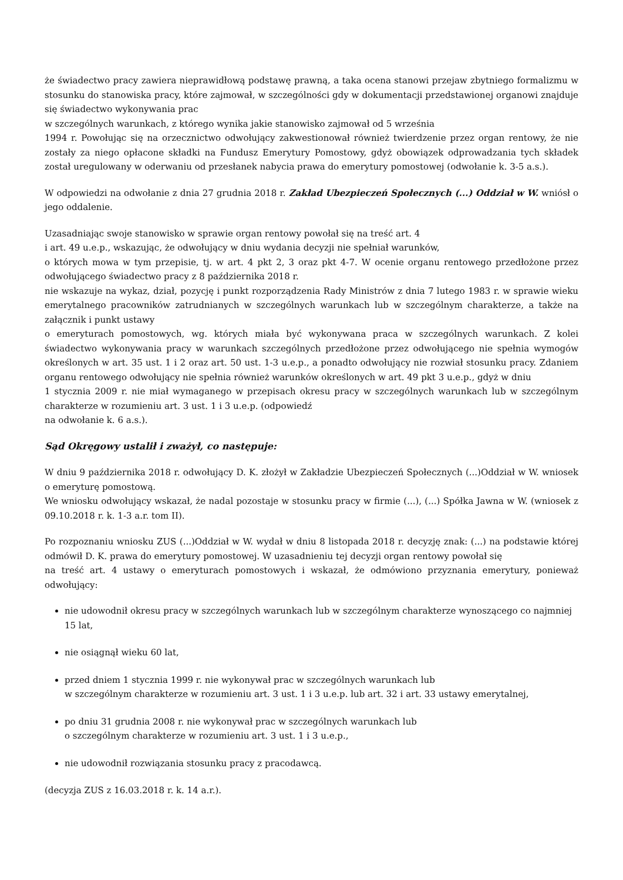że świadectwo pracy zawiera nieprawidłową podstawę prawną, a taka ocena stanowi przejaw zbytniego formalizmu w stosunku do stanowiska pracy, które zajmował, w szczególności gdy w dokumentacji przedstawionej organowi znajduje się świadectwo wykonywania prac
w szczególnych warunkach, z którego wynika jakie stanowisko zajmował od 5 września
1994 r. Powołując się na orzecznictwo odwołujący zakwestionował również twierdzenie przez organ rentowy, że nie zostały za niego opłacone składki na Fundusz Emerytury Pomostowy, gdyż obowiązek odprowadzania tych składek został uregulowany w oderwaniu od przesłanek nabycia prawa do emerytury pomostowej (odwołanie k. 3-5 a.s.).
W odpowiedzi na odwołanie z dnia 27 grudnia 2018 r. Zakład Ubezpieczeń Społecznych (...) Oddział w W. wniósł o jego oddalenie.
Uzasadniając swoje stanowisko w sprawie organ rentowy powołał się na treść art. 4
i art. 49 u.e.p., wskazując, że odwołujący w dniu wydania decyzji nie spełniał warunków,
o których mowa w tym przepisie, tj. w art. 4 pkt 2, 3 oraz pkt 4-7. W ocenie organu rentowego przedłożone przez odwołującego świadectwo pracy z 8 października 2018 r.
nie wskazuje na wykaz, dział, pozycję i punkt rozporządzenia Rady Ministrów z dnia 7 lutego 1983 r. w sprawie wieku emerytalnego pracowników zatrudnianych w szczególnych warunkach lub w szczególnym charakterze, a także na załącznik i punkt ustawy
o emeryturach pomostowych, wg. których miała być wykonywana praca w szczególnych warunkach. Z kolei świadectwo wykonywania pracy w warunkach szczególnych przedłożone przez odwołującego nie spełnia wymogów określonych w art. 35 ust. 1 i 2 oraz art. 50 ust. 1-3 u.e.p., a ponadto odwołujący nie rozwiał stosunku pracy. Zdaniem organu rentowego odwołujący nie spełnia również warunków określonych w art. 49 pkt 3 u.e.p., gdyż w dniu
1 stycznia 2009 r. nie miał wymaganego w przepisach okresu pracy w szczególnych warunkach lub w szczególnym charakterze w rozumieniu art. 3 ust. 1 i 3 u.e.p. (odpowiedź
na odwołanie k. 6 a.s.).
Sąd Okręgowy ustalił i zważył, co następuje:
W dniu 9 października 2018 r. odwołujący D. K. złożył w Zakładzie Ubezpieczeń Społecznych (...)Oddział w W. wniosek o emeryturę pomostową.
We wniosku odwołujący wskazał, że nadal pozostaje w stosunku pracy w firmie (...), (...) Spółka Jawna w W. (wniosek z 09.10.2018 r. k. 1-3 a.r. tom II).
Po rozpoznaniu wniosku ZUS (...)Oddział w W. wydał w dniu 8 listopada 2018 r. decyzję znak: (...) na podstawie której odmówił D. K. prawa do emerytury pomostowej. W uzasadnieniu tej decyzji organ rentowy powołał się
na treść art. 4 ustawy o emeryturach pomostowych i wskazał, że odmówiono przyznania emerytury, ponieważ odwołujący:
nie udowodnił okresu pracy w szczególnych warunkach lub w szczególnym charakterze wynoszącego co najmniej 15 lat,
nie osiągnął wieku 60 lat,
przed dniem 1 stycznia 1999 r. nie wykonywał prac w szczególnych warunkach lub
w szczególnym charakterze w rozumieniu art. 3 ust. 1 i 3 u.e.p. lub art. 32 i art. 33 ustawy emerytalnej,
po dniu 31 grudnia 2008 r. nie wykonywał prac w szczególnych warunkach lub
o szczególnym charakterze w rozumieniu art. 3 ust. 1 i 3 u.e.p.,
nie udowodnił rozwiązania stosunku pracy z pracodawcą.
(decyzja ZUS z 16.03.2018 r. k. 14 a.r.).